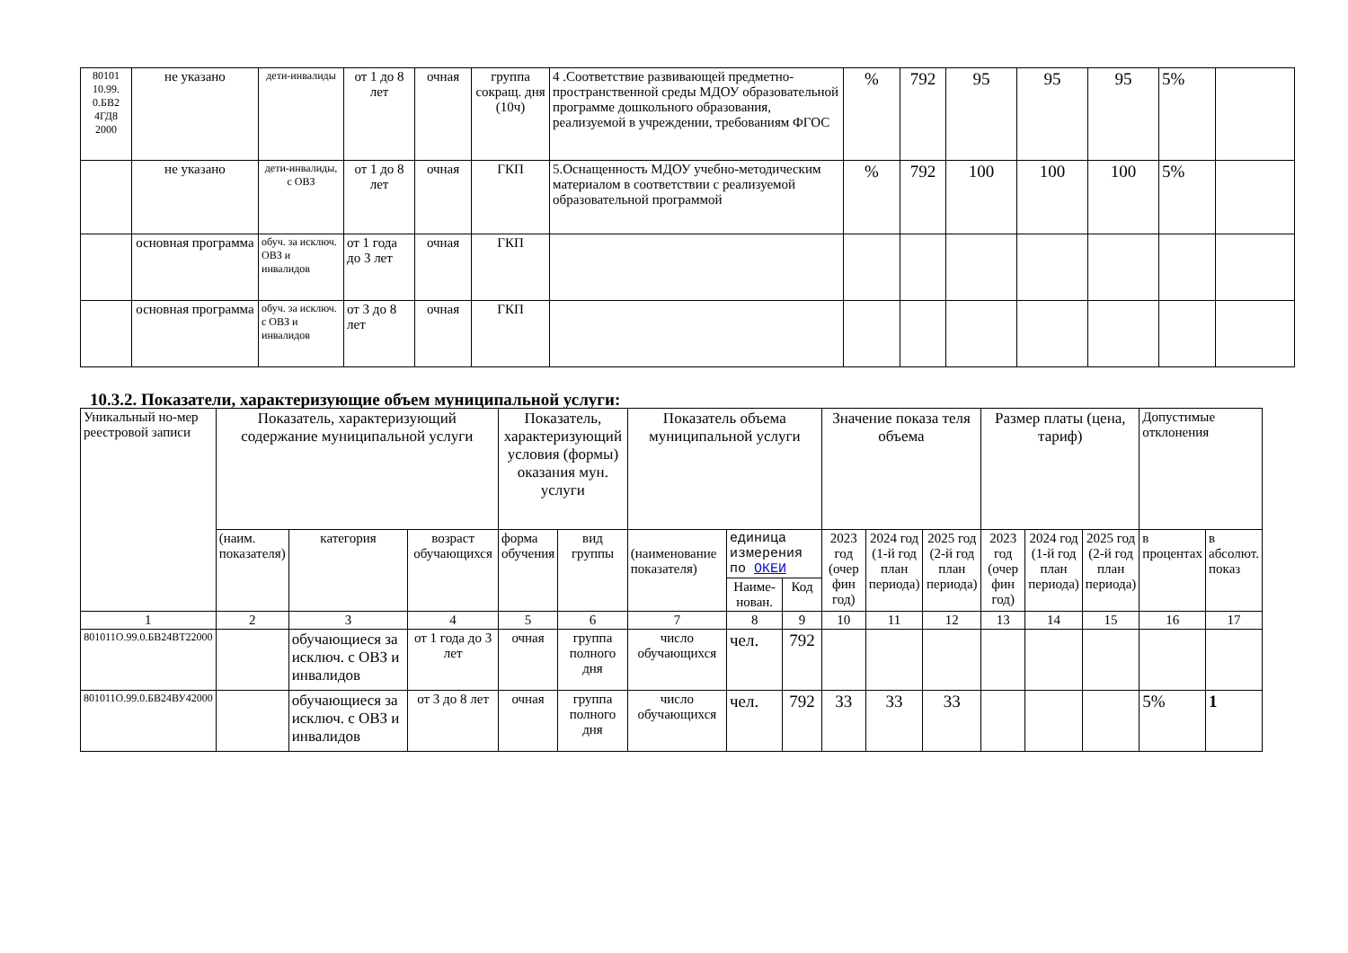| 80101 10.99. 0.БВ2 4ГД8 2000 | не указано | дети-инвалиды | от 1 до 8 лет | очная | группа сокращ. дня (10ч) | 4 .Соответствие развивающей предметно- пространственной среды МДОУ образовательной программе дошкольного образования, реализуемой в учреждении, требованиям ФГОС | % | 792 | 95 | 95 | 95 | 5% | |
| | не указано | дети-инвалиды, с ОВЗ | от 1 до 8 лет | очная | ГКП | 5.Оснащенность МДОУ учебно-методическим материалом в соответствии с реализуемой образовательной программой | % | 792 | 100 | 100 | 100 | 5% | |
| | основная программа | обуч. за исключ. ОВЗ и инвалидов | от 1 года до 3 лет | очная | ГКП | | | | | | | | |
| | основная программа | обуч. за исключ. с ОВЗ и инвалидов | от 3 до 8 лет | очная | ГКП | | | | | | | | |
10.3.2. Показатели, характеризующие объем муниципальной услуги:
| Уникальный но-мер реестровой записи | Показатель, характеризующий содержание муниципальной услуги | | | Показатель, характеризующий условия (формы) оказания мун. услуги | | Показатель объема муниципальной услуги | | | Значение показа теля объема | | | Размер платы (цена, тариф) | | | Допустимые отклонения | |
| | (наим. показателя) | категория | возраст обучающихся | форма обучения | вид группы | (наименование показателя) | единица измерения по ОКЕИ | | 2023 год (очер фин год) | 2024 год (1-й год план периода) | 2025 год (2-й год план периода) | 2023 год (очер фин год) | 2024 год (1-й год план периода) | 2025 год (2-й год план периода) | в процентах | в абсолют. показ |
| | | | | | | | Наиме-нован. | Код | | | | | | | | |
| 1 | 2 | 3 | 4 | 5 | 6 | 7 | 8 | 9 | 10 | 11 | 12 | 13 | 14 | 15 | 16 | 17 |
| 801011О.99.0.БВ24ВТ22000 | | обучающиеся за исключ. с ОВЗ и инвалидов | от 1 года до 3 лет | очная | группа полного дня | число обучающихся | чел. | 792 | | | | | | | | |
| 801011О.99.0.БВ24ВУ42000 | | обучающиеся за исключ. с ОВЗ и инвалидов | от 3 до 8 лет | очная | группа полного дня | число обучающихся | чел. | 792 | 33 | 33 | 33 | | | | 5% | 1 |